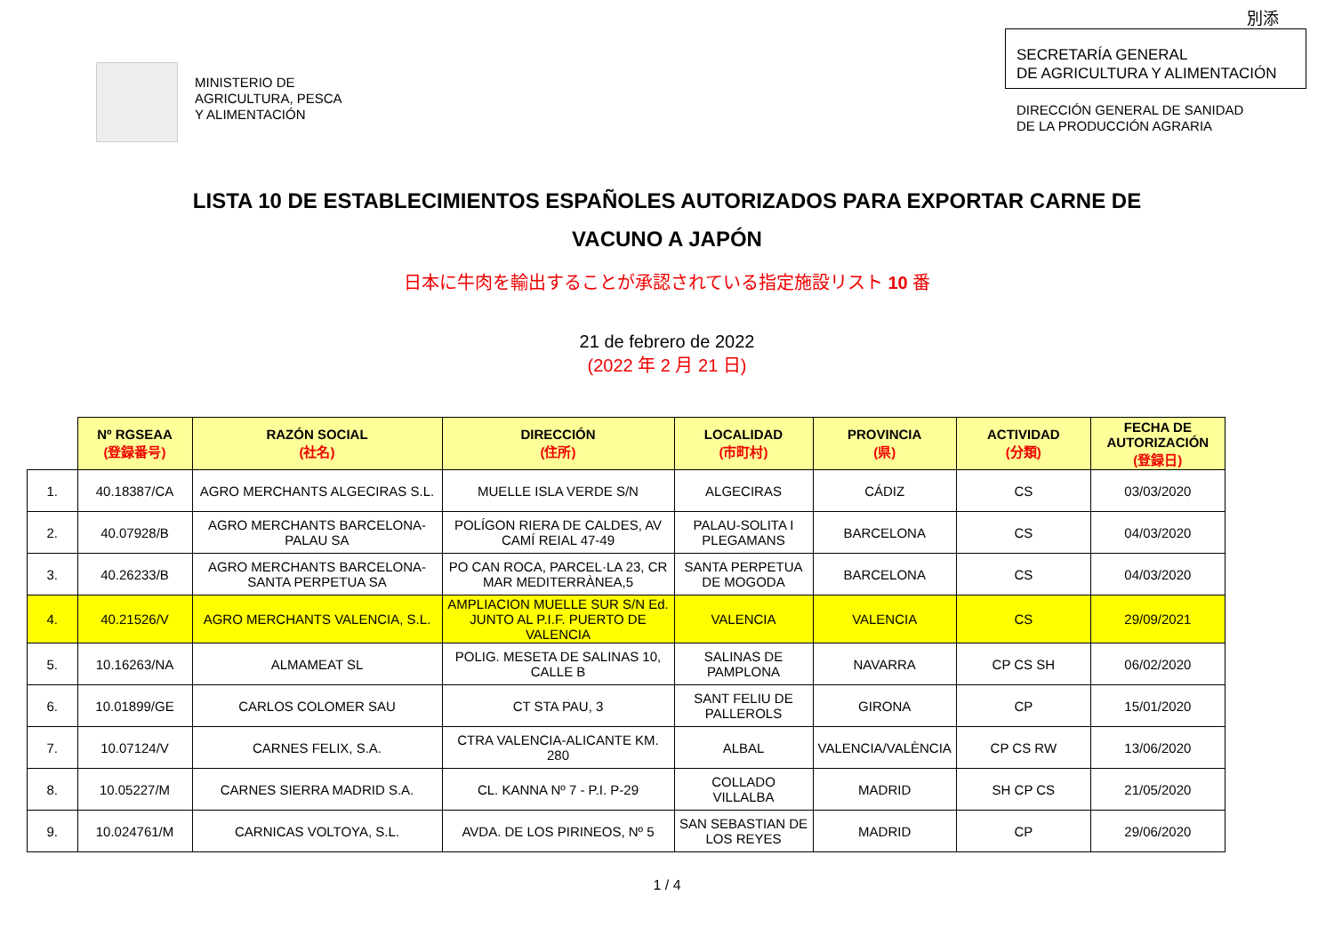別添
MINISTERIO DE
AGRICULTURA, PESCA
Y ALIMENTACIÓN
SECRETARÍA GENERAL
DE AGRICULTURA Y ALIMENTACIÓN
DIRECCIÓN GENERAL DE SANIDAD
DE LA PRODUCCIÓN AGRARIA
LISTA 10 DE ESTABLECIMIENTOS ESPAÑOLES AUTORIZADOS PARA EXPORTAR CARNE DE
VACUNO A JAPÓN
日本に牛肉を輸出することが承認されている指定施設リスト 10 番
21 de febrero de 2022
(2022 年 2 月 21 日)
| | Nº RGSEAA (登録番号) | RAZÓN SOCIAL (社名) | DIRECCIÓN (住所) | LOCALIDAD (市町村) | PROVINCIA (県) | ACTIVIDAD (分類) | FECHA DE AUTORIZACIÓN (登録日) |
| --- | --- | --- | --- | --- | --- | --- | --- |
| 1. | 40.18387/CA | AGRO MERCHANTS ALGECIRAS S.L. | MUELLE ISLA VERDE S/N | ALGECIRAS | CÁDIZ | CS | 03/03/2020 |
| 2. | 40.07928/B | AGRO MERCHANTS BARCELONA-PALAU SA | POLÍGON RIERA DE CALDES, AV CAMÍ REIAL 47-49 | PALAU-SOLITA I PLEGAMANS | BARCELONA | CS | 04/03/2020 |
| 3. | 40.26233/B | AGRO MERCHANTS BARCELONA-SANTA PERPETUA SA | PO CAN ROCA, PARCEL·LA 23, CR MAR MEDITERRÀNEA,5 | SANTA PERPETUA DE MOGODA | BARCELONA | CS | 04/03/2020 |
| 4. | 40.21526/V | AGRO MERCHANTS VALENCIA, S.L. | AMPLIACION MUELLE SUR S/N Ed. JUNTO AL P.I.F. PUERTO DE VALENCIA | VALENCIA | VALENCIA | CS | 29/09/2021 |
| 5. | 10.16263/NA | ALMAMEAT SL | POLIG. MESETA DE SALINAS 10, CALLE B | SALINAS DE PAMPLONA | NAVARRA | CP CS SH | 06/02/2020 |
| 6. | 10.01899/GE | CARLOS COLOMER SAU | CT STA PAU, 3 | SANT FELIU DE PALLEROLS | GIRONA | CP | 15/01/2020 |
| 7. | 10.07124/V | CARNES FELIX, S.A. | CTRA VALENCIA-ALICANTE KM. 280 | ALBAL | VALENCIA/VALÈNCIA | CP CS RW | 13/06/2020 |
| 8. | 10.05227/M | CARNES SIERRA MADRID S.A. | CL. KANNA Nº 7 - P.I. P-29 | COLLADO VILLALBA | MADRID | SH CP CS | 21/05/2020 |
| 9. | 10.024761/M | CARNICAS VOLTOYA, S.L. | AVDA. DE LOS PIRINEOS, Nº 5 | SAN SEBASTIAN DE LOS REYES | MADRID | CP | 29/06/2020 |
1 / 4